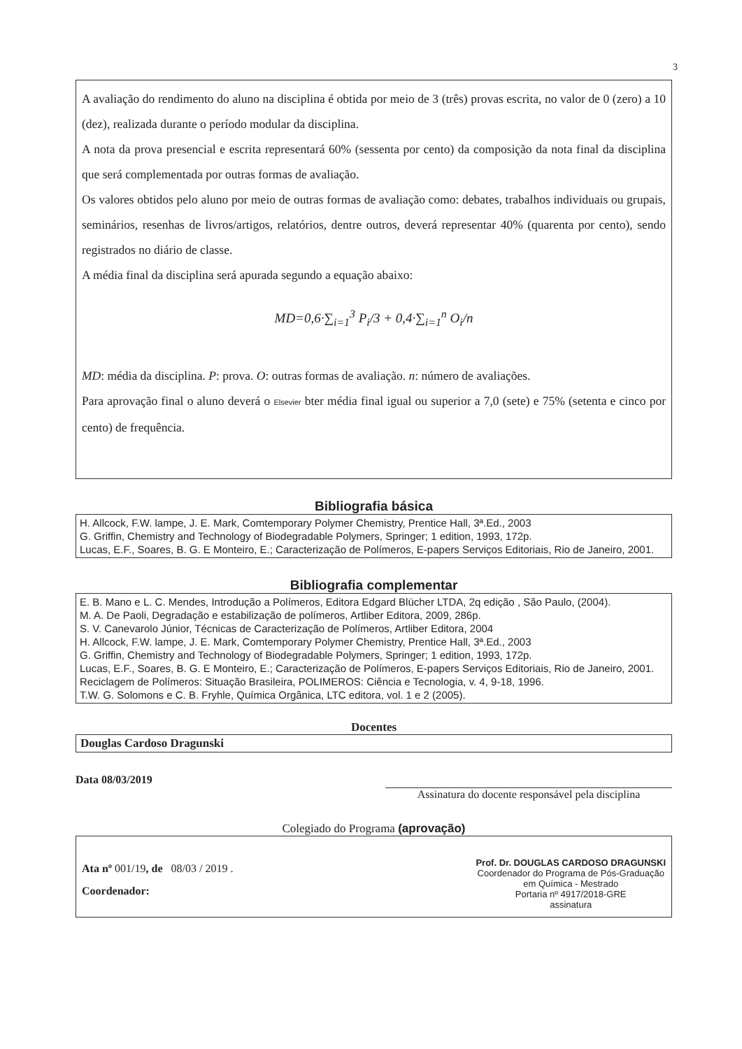3
A avaliação do rendimento do aluno na disciplina é obtida por meio de 3 (três) provas escrita, no valor de 0 (zero) a 10 (dez), realizada durante o período modular da disciplina.
A nota da prova presencial e escrita representará 60% (sessenta por cento) da composição da nota final da disciplina que será complementada por outras formas de avaliação.
Os valores obtidos pelo aluno por meio de outras formas de avaliação como: debates, trabalhos individuais ou grupais, seminários, resenhas de livros/artigos, relatórios, dentre outros, deverá representar 40% (quarenta por cento), sendo registrados no diário de classe.
A média final da disciplina será apurada segundo a equação abaixo:
MD=0,6·∑<sub>i=1</sub><sup>3</sup> P<sub>i</sub>/3 + 0,4·∑<sub>i=1</sub><sup>n</sup> O<sub>i</sub>/n
MD: média da disciplina. P: prova. O: outras formas de avaliação. n: número de avaliações.
Para aprovação final o aluno deverá o Elsevier bter média final igual ou superior a 7,0 (sete) e 75% (setenta e cinco por cento) de frequência.
Bibliografia básica
H. Allcock, F.W. lampe, J. E. Mark, Comtemporary Polymer Chemistry, Prentice Hall, 3ª.Ed., 2003
G. Griffin, Chemistry and Technology of Biodegradable Polymers, Springer; 1 edition, 1993, 172p.
Lucas, E.F., Soares, B. G. E Monteiro, E.; Caracterização de Polímeros, E-papers Serviços Editoriais, Rio de Janeiro, 2001.
Bibliografia complementar
E. B. Mano e L. C. Mendes, Introdução a Polímeros, Editora Edgard Blücher LTDA, 2q edição , São Paulo, (2004).
M. A. De Paoli, Degradação e estabilização de polímeros, Artliber Editora, 2009, 286p.
S. V. Canevarolo Júnior, Técnicas de Caracterização de Polímeros, Artliber Editora, 2004
H. Allcock, F.W. lampe, J. E. Mark, Comtemporary Polymer Chemistry, Prentice Hall, 3ª.Ed., 2003
G. Griffin, Chemistry and Technology of Biodegradable Polymers, Springer; 1 edition, 1993, 172p.
Lucas, E.F., Soares, B. G. E Monteiro, E.; Caracterização de Polímeros, E-papers Serviços Editoriais, Rio de Janeiro, 2001.
Reciclagem de Polímeros: Situação Brasileira, POLIMEROS: Ciência e Tecnologia, v. 4, 9-18, 1996.
T.W. G. Solomons e C. B. Fryhle, Química Orgânica, LTC editora, vol. 1 e 2 (2005).
Docentes
Douglas Cardoso Dragunski
Data 08/03/2019
Assinatura do docente responsável pela disciplina
Colegiado do Programa (aprovação)
Ata nº 001/19, de 08/03 / 2019 .
Coordenador:
Prof. Dr. DOUGLAS CARDOSO DRAGUNSKI
Coordenador do Programa de Pós-Graduação
em Química - Mestrado
Portaria nº 4917/2018-GRE
assinatura